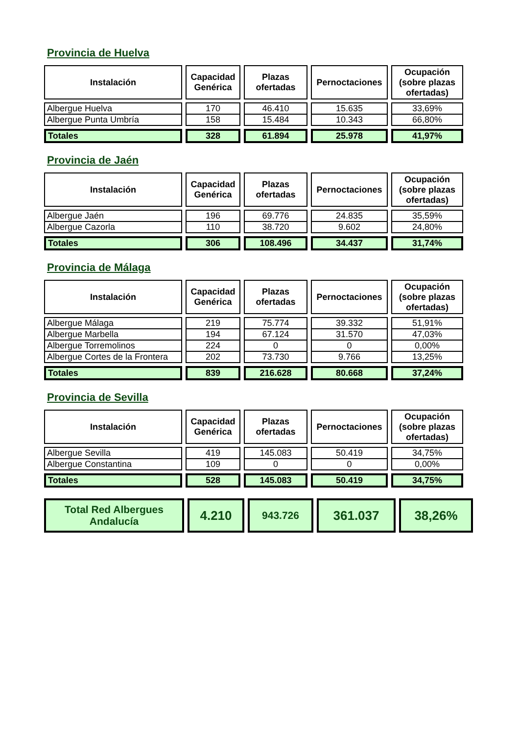Provincia de Huelva
| Instalación | Capacidad Genérica | Plazas ofertadas | Pernoctaciones | Ocupación (sobre plazas ofertadas) |
| --- | --- | --- | --- | --- |
| Albergue Huelva | 170 | 46.410 | 15.635 | 33,69% |
| Albergue Punta Umbría | 158 | 15.484 | 10.343 | 66,80% |
| Totales | 328 | 61.894 | 25.978 | 41,97% |
Provincia de Jaén
| Instalación | Capacidad Genérica | Plazas ofertadas | Pernoctaciones | Ocupación (sobre plazas ofertadas) |
| --- | --- | --- | --- | --- |
| Albergue Jaén | 196 | 69.776 | 24.835 | 35,59% |
| Albergue Cazorla | 110 | 38.720 | 9.602 | 24,80% |
| Totales | 306 | 108.496 | 34.437 | 31,74% |
Provincia de Málaga
| Instalación | Capacidad Genérica | Plazas ofertadas | Pernoctaciones | Ocupación (sobre plazas ofertadas) |
| --- | --- | --- | --- | --- |
| Albergue Málaga | 219 | 75.774 | 39.332 | 51,91% |
| Albergue Marbella | 194 | 67.124 | 31.570 | 47,03% |
| Albergue Torremolinos | 224 | 0 | 0 | 0,00% |
| Albergue Cortes de la Frontera | 202 | 73.730 | 9.766 | 13,25% |
| Totales | 839 | 216.628 | 80.668 | 37,24% |
Provincia de Sevilla
| Instalación | Capacidad Genérica | Plazas ofertadas | Pernoctaciones | Ocupación (sobre plazas ofertadas) |
| --- | --- | --- | --- | --- |
| Albergue Sevilla | 419 | 145.083 | 50.419 | 34,75% |
| Albergue Constantina | 109 | 0 | 0 | 0,00% |
| Totales | 528 | 145.083 | 50.419 | 34,75% |
| Total Red Albergues Andalucía | 4.210 | 943.726 | 361.037 | 38,26% |